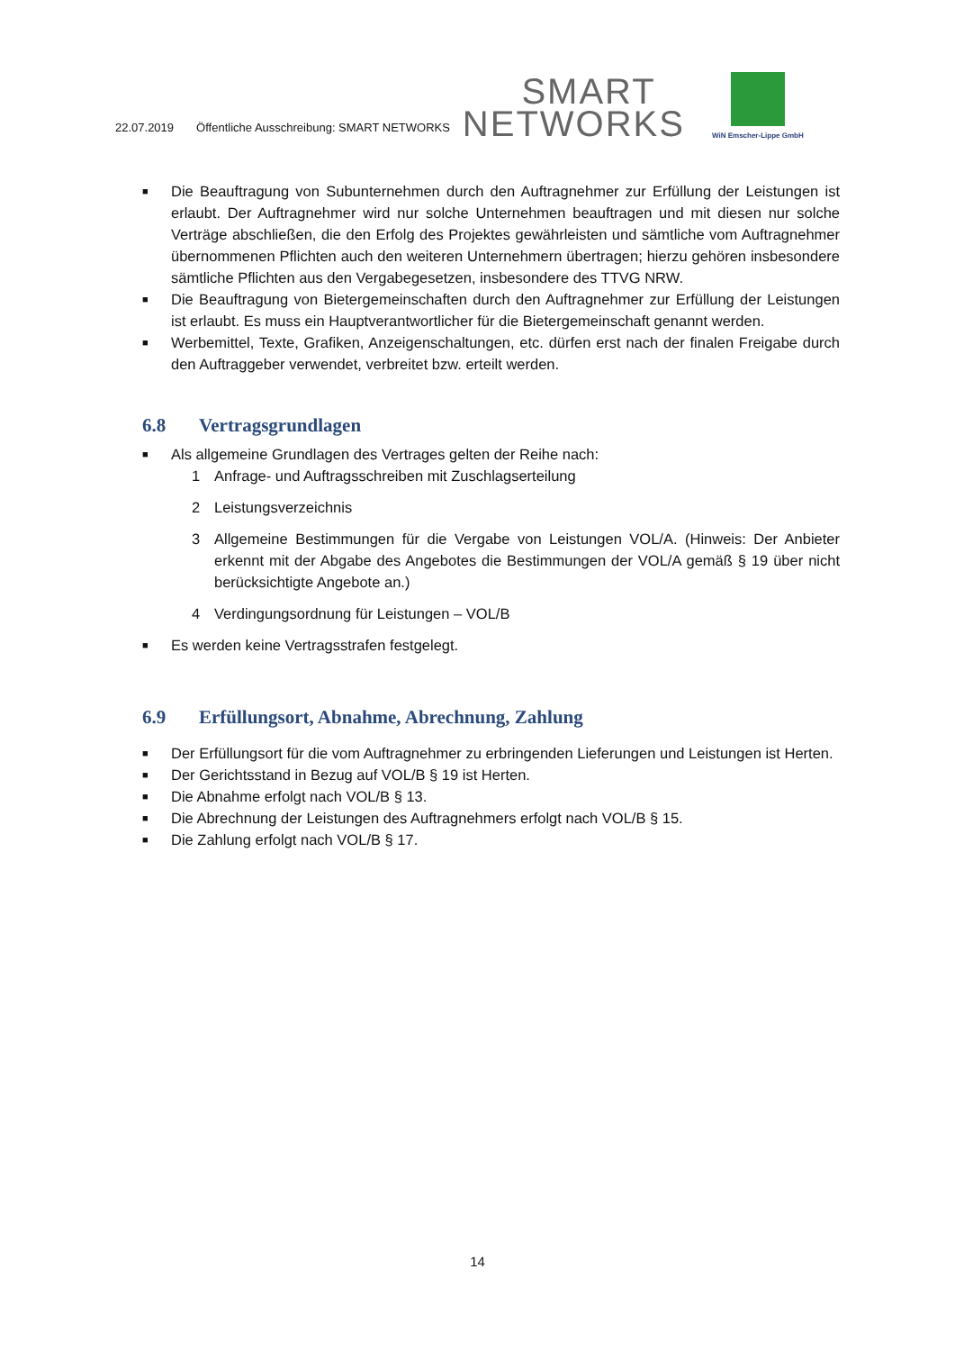22.07.2019 Öffentliche Ausschreibung: SMART NETWORKS
SMART
NETWORKS
WiN Emscher-Lippe GmbH
■ Die Beauftragung von Subunternehmen durch den Auftragnehmer zur Erfüllung der Leistungen ist erlaubt. Der Auftragnehmer wird nur solche Unternehmen beauftragen und mit diesen nur solche Verträge abschließen, die den Erfolg des Projektes gewährleisten und sämtliche vom Auftragnehmer übernommenen Pflichten auch den weiteren Unternehmern übertragen; hierzu gehören insbesondere sämtliche Pflichten aus den Vergabegesetzen, insbesondere des TTVG NRW.
■ Die Beauftragung von Bietergemeinschaften durch den Auftragnehmer zur Erfüllung der Leistungen ist erlaubt. Es muss ein Hauptverantwortlicher für die Bietergemeinschaft genannt werden.
■ Werbemittel, Texte, Grafiken, Anzeigenschaltungen, etc. dürfen erst nach der finalen Freigabe durch den Auftraggeber verwendet, verbreitet bzw. erteilt werden.
6.8 Vertragsgrundlagen
■ Als allgemeine Grundlagen des Vertrages gelten der Reihe nach:
1 Anfrage- und Auftragsschreiben mit Zuschlagserteilung
2 Leistungsverzeichnis
3 Allgemeine Bestimmungen für die Vergabe von Leistungen VOL/A. (Hinweis: Der Anbieter erkennt mit der Abgabe des Angebotes die Bestimmungen der VOL/A gemäß § 19 über nicht berücksichtigte Angebote an.)
4 Verdingungsordnung für Leistungen – VOL/B
■ Es werden keine Vertragsstrafen festgelegt.
6.9 Erfüllungsort, Abnahme, Abrechnung, Zahlung
■ Der Erfüllungsort für die vom Auftragnehmer zu erbringenden Lieferungen und Leistungen ist Herten.
■ Der Gerichtsstand in Bezug auf VOL/B § 19 ist Herten.
■ Die Abnahme erfolgt nach VOL/B § 13.
■ Die Abrechnung der Leistungen des Auftragnehmers erfolgt nach VOL/B § 15.
■ Die Zahlung erfolgt nach VOL/B § 17.
14